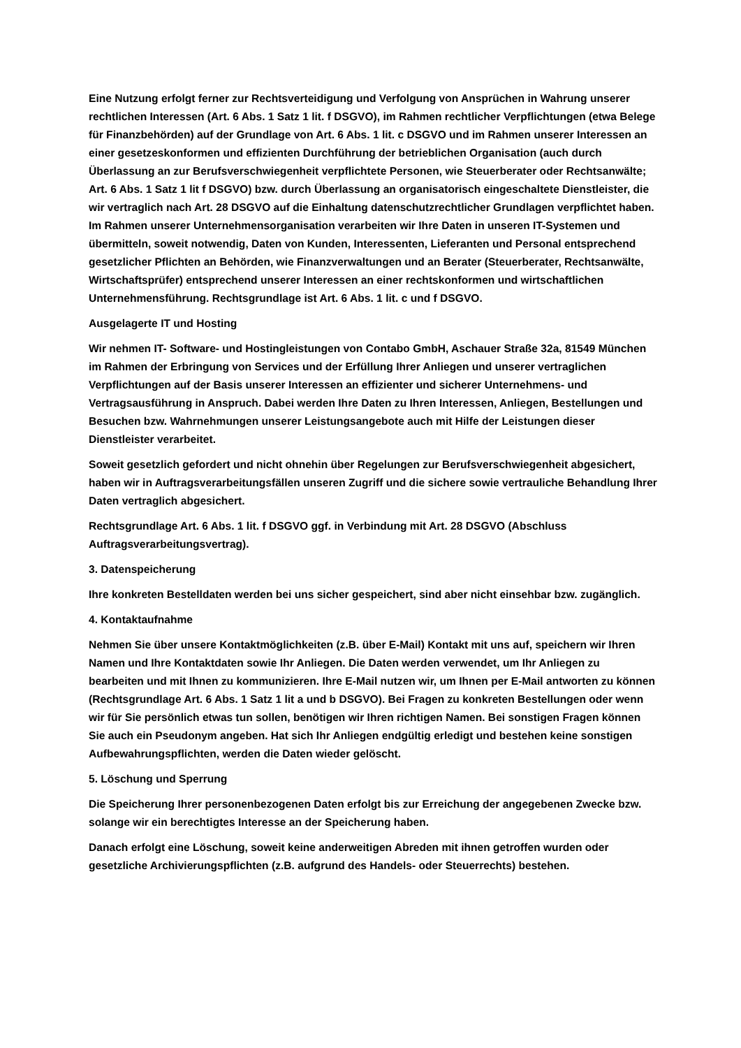Eine Nutzung erfolgt ferner zur Rechtsverteidigung und Verfolgung von Ansprüchen in Wahrung unserer rechtlichen Interessen (Art. 6 Abs. 1 Satz 1 lit. f DSGVO), im Rahmen rechtlicher Verpflichtungen (etwa Belege für Finanzbehörden) auf der Grundlage von Art. 6 Abs. 1 lit. c DSGVO und im Rahmen unserer Interessen an einer gesetzeskonformen und effizienten Durchführung der betrieblichen Organisation (auch durch Überlassung an zur Berufsverschwiegenheit verpflichtete Personen, wie Steuerberater oder Rechtsanwälte; Art. 6 Abs. 1 Satz 1 lit f DSGVO) bzw. durch Überlassung an organisatorisch eingeschaltete Dienstleister, die wir vertraglich nach Art. 28 DSGVO auf die Einhaltung datenschutzrechtlicher Grundlagen verpflichtet haben. Im Rahmen unserer Unternehmensorganisation verarbeiten wir Ihre Daten in unseren IT-Systemen und übermitteln, soweit notwendig, Daten von Kunden, Interessenten, Lieferanten und Personal entsprechend gesetzlicher Pflichten an Behörden, wie Finanzverwaltungen und an Berater (Steuerberater, Rechtsanwälte, Wirtschaftsprüfer) entsprechend unserer Interessen an einer rechtskonformen und wirtschaftlichen Unternehmensführung. Rechtsgrundlage ist Art. 6 Abs. 1 lit. c und f DSGVO.
Ausgelagerte IT und Hosting
Wir nehmen IT- Software- und Hostingleistungen von Contabo GmbH, Aschauer Straße 32a, 81549 München im Rahmen der Erbringung von Services und der Erfüllung Ihrer Anliegen und unserer vertraglichen Verpflichtungen auf der Basis unserer Interessen an effizienter und sicherer Unternehmens- und Vertragsausführung in Anspruch. Dabei werden Ihre Daten zu Ihren Interessen, Anliegen, Bestellungen und Besuchen bzw. Wahrnehmungen unserer Leistungsangebote auch mit Hilfe der Leistungen dieser Dienstleister verarbeitet.
Soweit gesetzlich gefordert und nicht ohnehin über Regelungen zur Berufsverschwiegenheit abgesichert, haben wir in Auftragsverarbeitungsfällen unseren Zugriff und die sichere sowie vertrauliche Behandlung Ihrer Daten vertraglich abgesichert.
Rechtsgrundlage Art. 6 Abs. 1 lit. f DSGVO ggf. in Verbindung mit Art. 28 DSGVO (Abschluss Auftragsverarbeitungsvertrag).
3. Datenspeicherung
Ihre konkreten Bestelldaten werden bei uns sicher gespeichert, sind aber nicht einsehbar bzw. zugänglich.
4. Kontaktaufnahme
Nehmen Sie über unsere Kontaktmöglichkeiten (z.B. über E-Mail) Kontakt mit uns auf, speichern wir Ihren Namen und Ihre Kontaktdaten sowie Ihr Anliegen. Die Daten werden verwendet, um Ihr Anliegen zu bearbeiten und mit Ihnen zu kommunizieren. Ihre E-Mail nutzen wir, um Ihnen per E-Mail antworten zu können (Rechtsgrundlage Art. 6 Abs. 1 Satz 1 lit a und b DSGVO). Bei Fragen zu konkreten Bestellungen oder wenn wir für Sie persönlich etwas tun sollen, benötigen wir Ihren richtigen Namen. Bei sonstigen Fragen können Sie auch ein Pseudonym angeben. Hat sich Ihr Anliegen endgültig erledigt und bestehen keine sonstigen Aufbewahrungspflichten, werden die Daten wieder gelöscht.
5. Löschung und Sperrung
Die Speicherung Ihrer personenbezogenen Daten erfolgt bis zur Erreichung der angegebenen Zwecke bzw. solange wir ein berechtigtes Interesse an der Speicherung haben.
Danach erfolgt eine Löschung, soweit keine anderweitigen Abreden mit ihnen getroffen wurden oder gesetzliche Archivierungspflichten (z.B. aufgrund des Handels- oder Steuerrechts) bestehen.